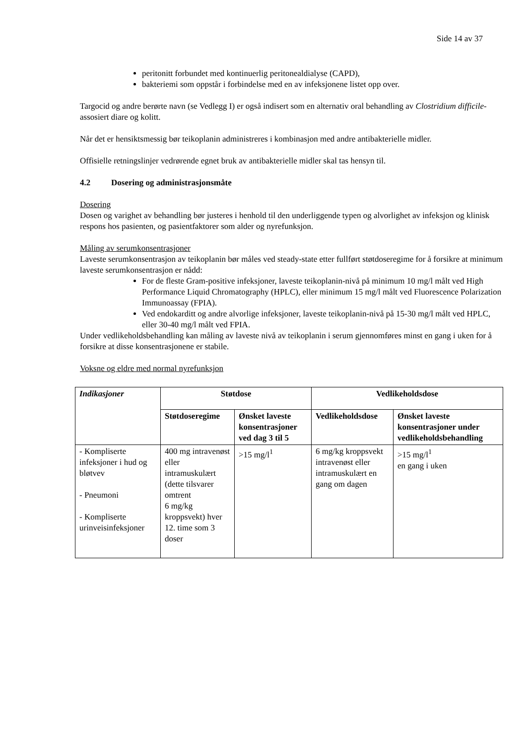Side 14 av 37
peritonitt forbundet med kontinuerlig peritonealdialyse (CAPD),
bakteriemi som oppstår i forbindelse med en av infeksjonene listet opp over.
Targocid og andre berørte navn (se Vedlegg I) er også indisert som en alternativ oral behandling av Clostridium difficile-assosiert diare og kolitt.
Når det er hensiktsmessig bør teikoplanin administreres i kombinasjon med andre antibakterielle midler.
Offisielle retningslinjer vedrørende egnet bruk av antibakterielle midler skal tas hensyn til.
4.2 Dosering og administrasjonsmåte
Dosering
Dosen og varighet av behandling bør justeres i henhold til den underliggende typen og alvorlighet av infeksjon og klinisk respons hos pasienten, og pasientfaktorer som alder og nyrefunksjon.
Måling av serumkonsentrasjoner
Laveste serumkonsentrasjon av teikoplanin bør måles ved steady-state etter fullført støtdoseregime for å forsikre at minimum laveste serumkonsentrasjon er nådd:
For de fleste Gram-positive infeksjoner, laveste teikoplanin-nivå på minimum 10 mg/l målt ved High Performance Liquid Chromatography (HPLC), eller minimum 15 mg/l målt ved Fluorescence Polarization Immunoassay (FPIA).
Ved endokarditt og andre alvorlige infeksjoner, laveste teikoplanin-nivå på 15-30 mg/l målt ved HPLC, eller 30-40 mg/l målt ved FPIA.
Under vedlikeholdsbehandling kan måling av laveste nivå av teikoplanin i serum gjennomføres minst en gang i uken for å forsikre at disse konsentrasjonene er stabile.
Voksne og eldre med normal nyrefunksjon
| Indikasjoner | Støtdose | | Vedlikeholdsdose | |
| --- | --- | --- | --- | --- |
| | Støtdoseregime | Ønsket laveste konsentrasjoner ved dag 3 til 5 | Vedlikeholdsdose | Ønsket laveste konsentrasjoner under vedlikeholdsbehandling |
| - Kompliserte infeksjoner i hud og bløtvev - Pneumoni - Kompliserte urinveisinfeksjoner | 400 mg intravenøst eller intramuskulært (dette tilsvarer omtrent 6 mg/kg kroppsvekt) hver 12. time som 3 doser | >15 mg/l<sup>1</sup> | 6 mg/kg kroppsvekt intravenøst eller intramuskulært en gang om dagen | >15 mg/l<sup>1</sup> en gang i uken |